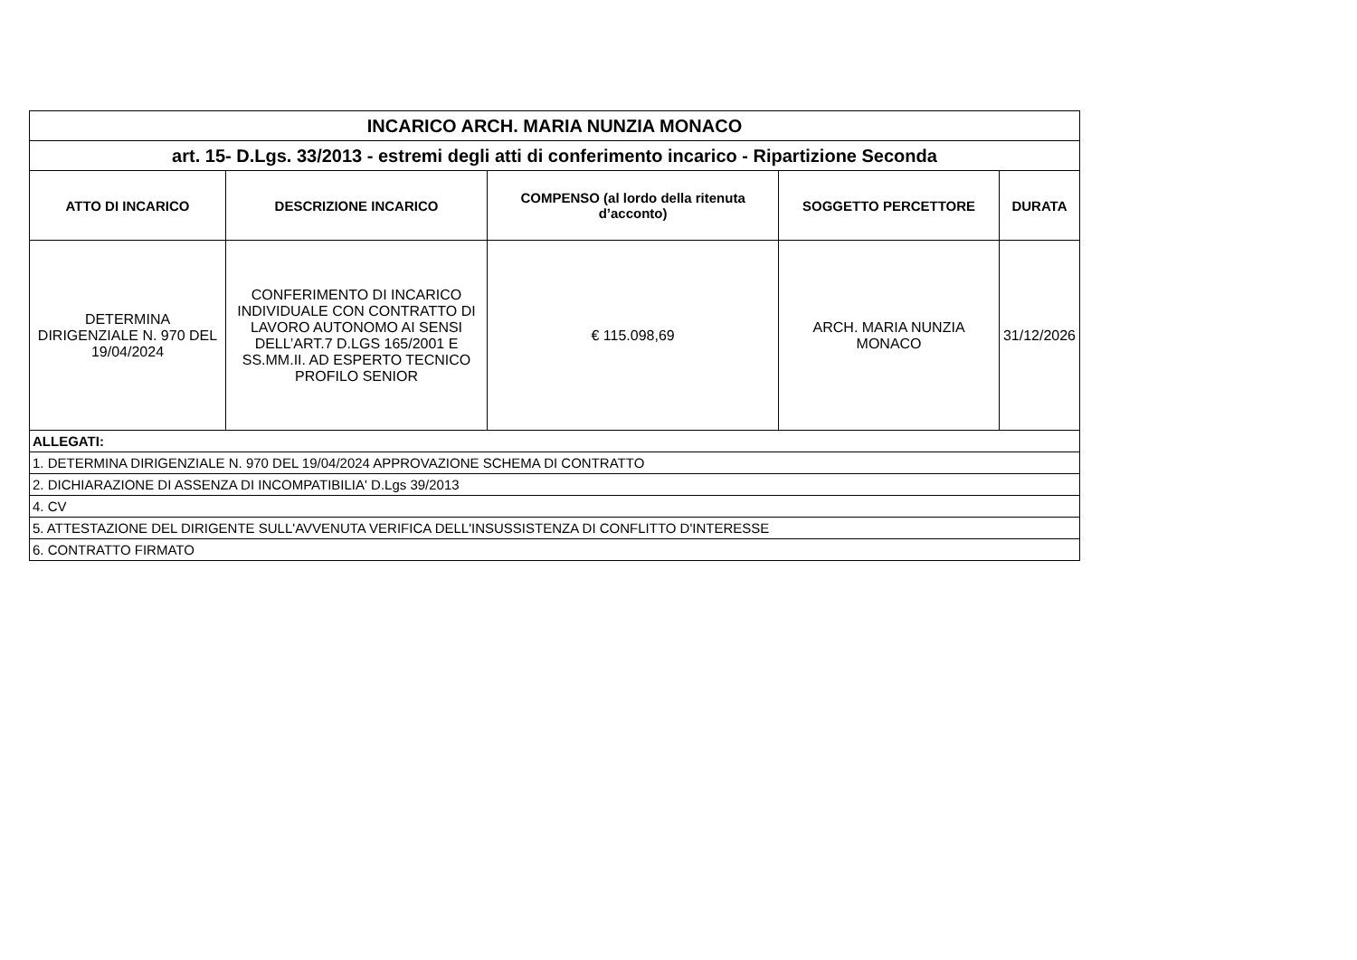| INCARICO ARCH. MARIA NUNZIA MONACO | | | | |
| art. 15- D.Lgs. 33/2013 - estremi degli atti di conferimento incarico - Ripartizione Seconda | | | | |
| ATTO DI INCARICO | DESCRIZIONE INCARICO | COMPENSO (al lordo della ritenuta d’acconto) | SOGGETTO PERCETTORE | DURATA |
| DETERMINA DIRIGENZIALE N. 970 DEL 19/04/2024 | CONFERIMENTO DI INCARICO INDIVIDUALE CON CONTRATTO DI LAVORO AUTONOMO AI SENSI DELL’ART.7 D.LGS 165/2001 E SS.MM.II. AD ESPERTO TECNICO PROFILO SENIOR | € 115.098,69 | ARCH. MARIA NUNZIA MONACO | 31/12/2026 |
| ALLEGATI: | | | | |
| 1. DETERMINA DIRIGENZIALE N. 970 DEL 19/04/2024 APPROVAZIONE SCHEMA DI CONTRATTO | | | | |
| 2. DICHIARAZIONE DI ASSENZA DI INCOMPATIBILIA' D.Lgs 39/2013 | | | | |
| 4. CV | | | | |
| 5. ATTESTAZIONE DEL DIRIGENTE SULL'AVVENUTA VERIFICA DELL'INSUSSISTENZA DI CONFLITTO D'INTERESSE | | | | |
| 6. CONTRATTO FIRMATO | | | | |